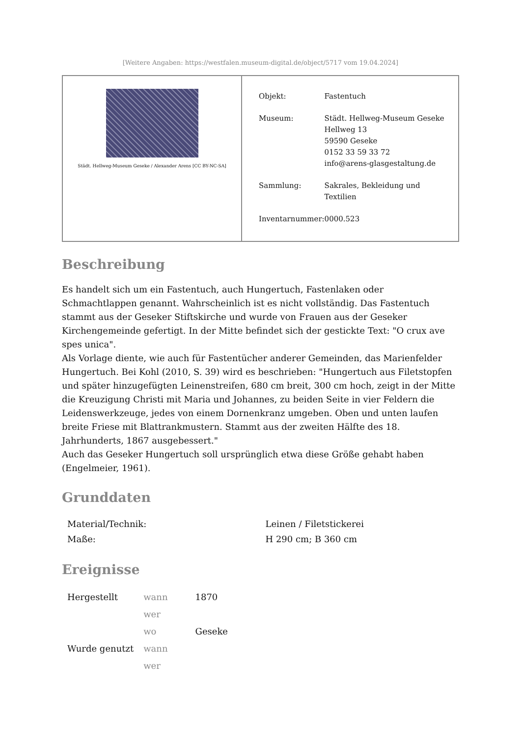[Weitere Angaben: https://westfalen.museum-digital.de/object/5717 vom 19.04.2024]
Städt. Hellweg-Museum Geseke / Alexander Arens [CC BY-NC-SA]
| Objekt: | Fastentuch |
| Museum: | Städt. Hellweg-Museum Geseke Hellweg 13 59590 Geseke 0152 33 59 33 72 info@arens-glasgestaltung.de |
| Sammlung: | Sakrales, Bekleidung und Textilien |
| Inventarnummer: | 0000.523 |
Beschreibung
Es handelt sich um ein Fastentuch, auch Hungertuch, Fastenlaken oder Schmachtlappen genannt. Wahrscheinlich ist es nicht vollständig. Das Fastentuch stammt aus der Geseker Stiftskirche und wurde von Frauen aus der Geseker Kirchengemeinde gefertigt. In der Mitte befindet sich der gestickte Text: "O crux ave spes unica".
Als Vorlage diente, wie auch für Fastentücher anderer Gemeinden, das Marienfelder Hungertuch. Bei Kohl (2010, S. 39) wird es beschrieben: "Hungertuch aus Filetstopfen und später hinzugefügten Leinenstreifen, 680 cm breit, 300 cm hoch, zeigt in der Mitte die Kreuzigung Christi mit Maria und Johannes, zu beiden Seite in vier Feldern die Leidenswerkzeuge, jedes von einem Dornenkranz umgeben. Oben und unten laufen breite Friese mit Blattrankmustern. Stammt aus der zweiten Hälfte des 18. Jahrhunderts, 1867 ausgebessert."
Auch das Geseker Hungertuch soll ursprünglich etwa diese Größe gehabt haben (Engelmeier, 1961).
Grunddaten
| Material/Technik: | Leinen / Filetstickerei |
| Maße: | H 290 cm; B 360 cm |
Ereignisse
| Hergestellt | wann | 1870 |
| | wer | |
| | wo | Geseke |
| Wurde genutzt | wann | |
| | wer | |